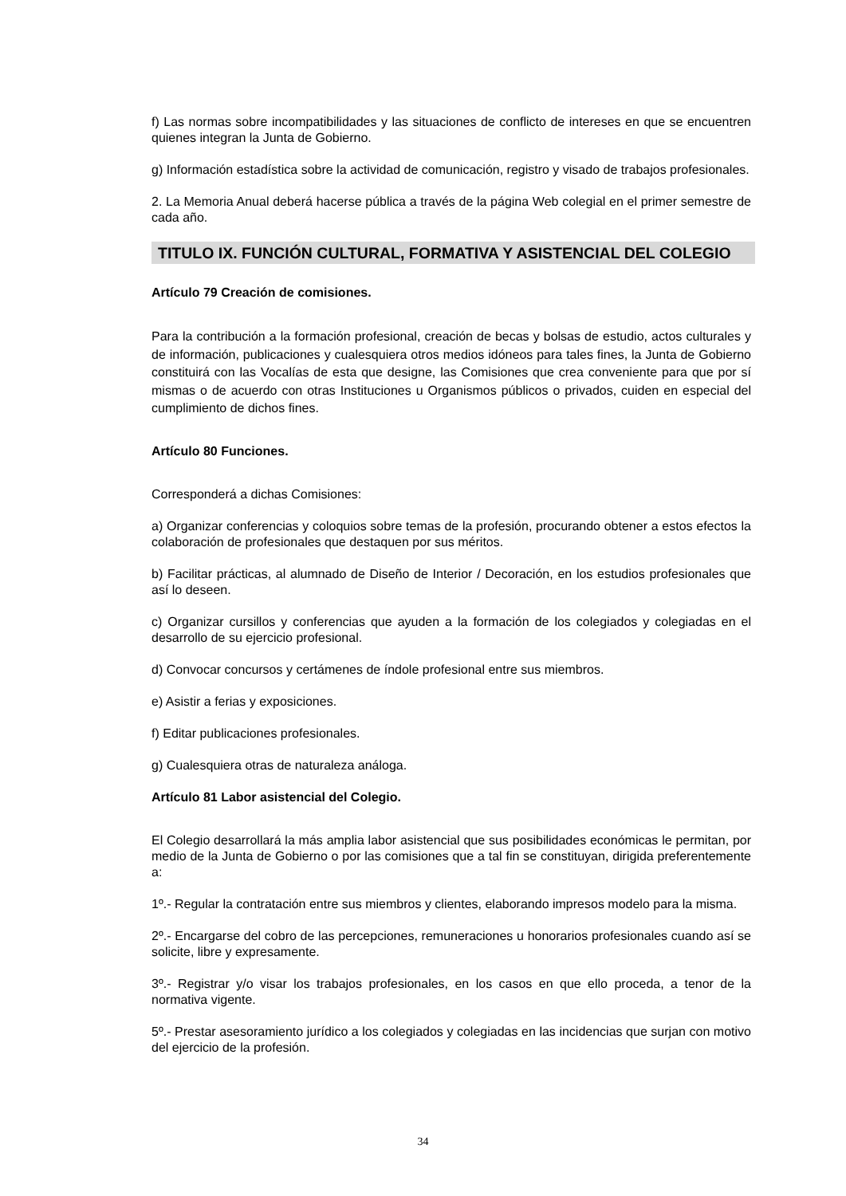f) Las normas sobre incompatibilidades y las situaciones de conflicto de intereses en que se encuentren quienes integran la Junta de Gobierno.
g) Información estadística sobre la actividad de comunicación, registro y visado de trabajos profesionales.
2. La Memoria Anual deberá hacerse pública a través de la página Web colegial en el primer semestre de cada año.
TITULO IX. FUNCIÓN CULTURAL, FORMATIVA Y ASISTENCIAL DEL COLEGIO
Artículo 79 Creación de comisiones.
Para la contribución a la formación profesional, creación de becas y bolsas de estudio, actos culturales y de información, publicaciones y cualesquiera otros medios idóneos para tales fines, la Junta de Gobierno constituirá con las Vocalías de esta que designe, las Comisiones que crea conveniente para que por sí mismas o de acuerdo con otras Instituciones u Organismos públicos o privados, cuiden en especial del cumplimiento de dichos fines.
Artículo 80 Funciones.
Corresponderá a dichas Comisiones:
a) Organizar conferencias y coloquios sobre temas de la profesión, procurando obtener a estos efectos la colaboración de profesionales que destaquen por sus méritos.
b) Facilitar prácticas, al alumnado de Diseño de Interior / Decoración, en los estudios profesionales que así lo deseen.
c) Organizar cursillos y conferencias que ayuden a la formación de los colegiados y colegiadas en el desarrollo de su ejercicio profesional.
d) Convocar concursos y certámenes de índole profesional entre sus miembros.
e) Asistir a ferias y exposiciones.
f) Editar publicaciones profesionales.
g) Cualesquiera otras de naturaleza análoga.
Artículo 81 Labor asistencial del Colegio.
El Colegio desarrollará la más amplia labor asistencial que sus posibilidades económicas le permitan, por medio de la Junta de Gobierno o por las comisiones que a tal fin se constituyan, dirigida preferentemente a:
1º.- Regular la contratación entre sus miembros y clientes, elaborando impresos modelo para la misma.
2º.- Encargarse del cobro de las percepciones, remuneraciones u honorarios profesionales cuando así se solicite, libre y expresamente.
3º.- Registrar y/o visar los trabajos profesionales, en los casos en que ello proceda, a tenor de la normativa vigente.
5º.- Prestar asesoramiento jurídico a los colegiados y colegiadas en las incidencias que surjan con motivo del ejercicio de la profesión.
34